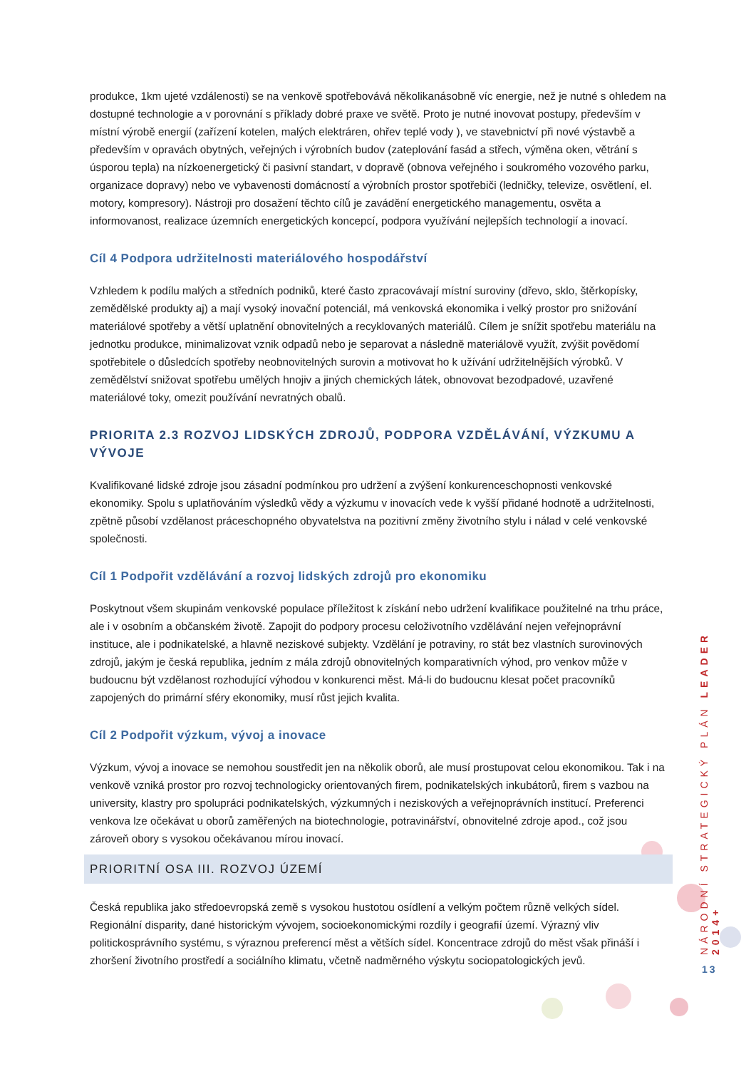produkce, 1km ujeté vzdálenosti) se na venkově spotřebovává několikanásobně víc energie, než je nutné s ohledem na dostupné technologie a v porovnání s příklady dobré praxe ve světě. Proto je nutné inovovat postupy, především v místní výrobě energií (zařízení kotelen, malých elektráren, ohřev teplé vody ), ve stavebnictví při nové výstavbě a především v opravách obytných, veřejných i výrobních budov (zateplování fasád a střech, výměna oken, větrání s úsporou tepla) na nízkoenergetický či pasivní standart, v dopravě (obnova veřejného i soukromého vozového parku, organizace dopravy) nebo ve vybavenosti domácností a výrobních prostor spotřebiči (ledničky, televize, osvětlení, el. motory, kompresory). Nástroji pro dosažení těchto cílů je zavádění energetického managementu, osvěta a informovanost, realizace územních energetických koncepcí, podpora využívání nejlepších technologií a inovací.
Cíl 4 Podpora udržitelnosti materiálového hospodářství
Vzhledem k podílu malých a středních podniků, které často zpracovávají místní suroviny (dřevo, sklo, štěrkopísky, zemědělské produkty aj) a mají vysoký inovační potenciál, má venkovská ekonomika i velký prostor pro snižování materiálové spotřeby a větší uplatnění obnovitelných a recyklovaných materiálů. Cílem je snížit spotřebu materiálu na jednotku produkce, minimalizovat vznik odpadů nebo je separovat a následně materiálově využít, zvýšit povědomí spotřebitele o důsledcích spotřeby neobnovitelných surovin a motivovat ho k užívání udržitelnějších výrobků. V zemědělství snižovat spotřebu umělých hnojiv a jiných chemických látek, obnovovat bezodpadové, uzavřené materiálové toky, omezit používání nevratných obalů.
PRIORITA 2.3 ROZVOJ LIDSKÝCH ZDROJŮ, PODPORA VZDĚLÁVÁNÍ, VÝZKUMU A VÝVOJE
Kvalifikované lidské zdroje jsou zásadní podmínkou pro udržení a zvýšení konkurenceschopnosti venkovské ekonomiky. Spolu s uplatňováním výsledků vědy a výzkumu v inovacích vede k vyšší přidané hodnotě a udržitelnosti, zpětně působí vzdělanost práceschopného obyvatelstva na pozitivní změny životního stylu i nálad v celé venkovské společnosti.
Cíl 1 Podpořit vzdělávání a rozvoj lidských zdrojů pro ekonomiku
Poskytnout všem skupinám venkovské populace příležitost k získání nebo udržení kvalifikace použitelné na trhu práce, ale i v osobním a občanském životě. Zapojit do podpory procesu celoživotního vzdělávání nejen veřejnoprávní instituce, ale i podnikatelské, a hlavně neziskové subjekty. Vzdělání je potraviny, ro stát bez vlastních surovinových zdrojů, jakým je česká republika, jedním z mála zdrojů obnovitelných komparativních výhod, pro venkov může v budoucnu být vzdělanost rozhodující výhodou v konkurenci měst. Má-li do budoucnu klesat počet pracovníků zapojených do primární sféry ekonomiky, musí růst jejich kvalita.
Cíl 2 Podpořit výzkum, vývoj a inovace
Výzkum, vývoj a inovace se nemohou soustředit jen na několik oborů, ale musí prostupovat celou ekonomikou. Tak i na venkově vzniká prostor pro rozvoj technologicky orientovaných firem, podnikatelských inkubátorů, firem s vazbou na university, klastry pro spolupráci podnikatelských, výzkumných i neziskových a veřejnoprávních institucí. Preferenci venkova lze očekávat u oborů zaměřených na biotechnologie, potravinářství, obnovitelné zdroje apod., což jsou zároveň obory s vysokou očekávanou mírou inovací.
PRIORITNÍ OSA III. ROZVOJ ÚZEMÍ
Česká republika jako středoevropská země s vysokou hustotou osídlení a velkým počtem různě velkých sídel. Regionální disparity, dané historickým vývojem, socioekonomickými rozdíly i geografií území. Výrazný vliv politickosprávního systému, s výraznou preferencí měst a větších sídel. Koncentrace zdrojů do měst však přináší i zhoršení životního prostředí a sociálního klimatu, včetně nadměrného výskytu sociopatologických jevů.
NÁRODNÍ STRATEGICKÝ PLÁN LEADER 2014+
13